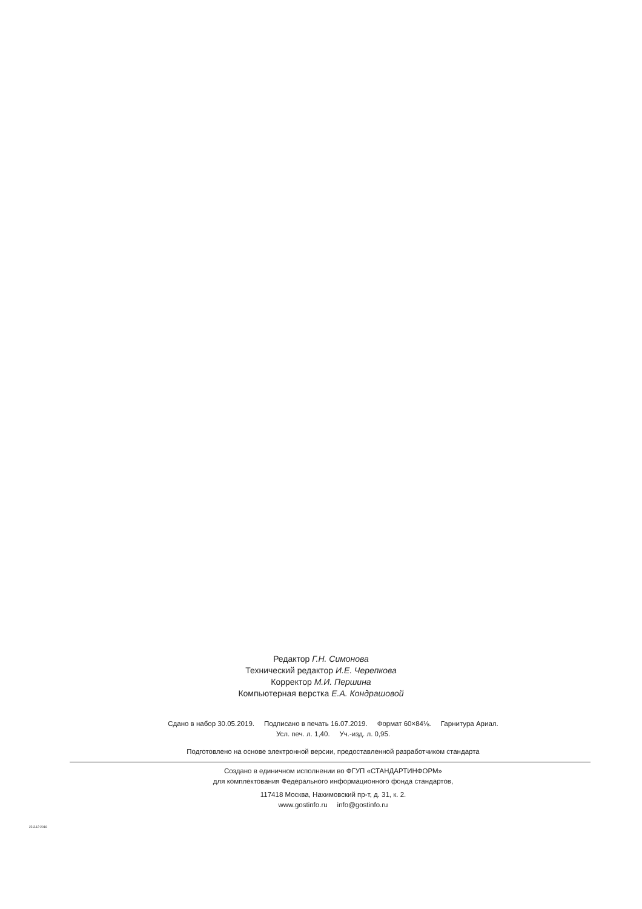Редактор Г.Н. Симонова
Технический редактор И.Е. Черепкова
Корректор М.И. Першина
Компьютерная верстка Е.А. Кондрашовой
Сдано в набор 30.05.2019. Подписано в печать 16.07.2019. Формат 60×84⅛. Гарнитура Ариал.
Усл. печ. л. 1,40. Уч.-изд. л. 0,95.
Подготовлено на основе электронной версии, предоставленной разработчиком стандарта
Создано в единичном исполнении во ФГУП «СТАНДАРТИНФОРМ»
для комплектования Федерального информационного фонда стандартов,
117418 Москва, Нахимовский пр-т, д. 31, к. 2.
www.gostinfo.ru info@gostinfo.ru
22.3.12-2016